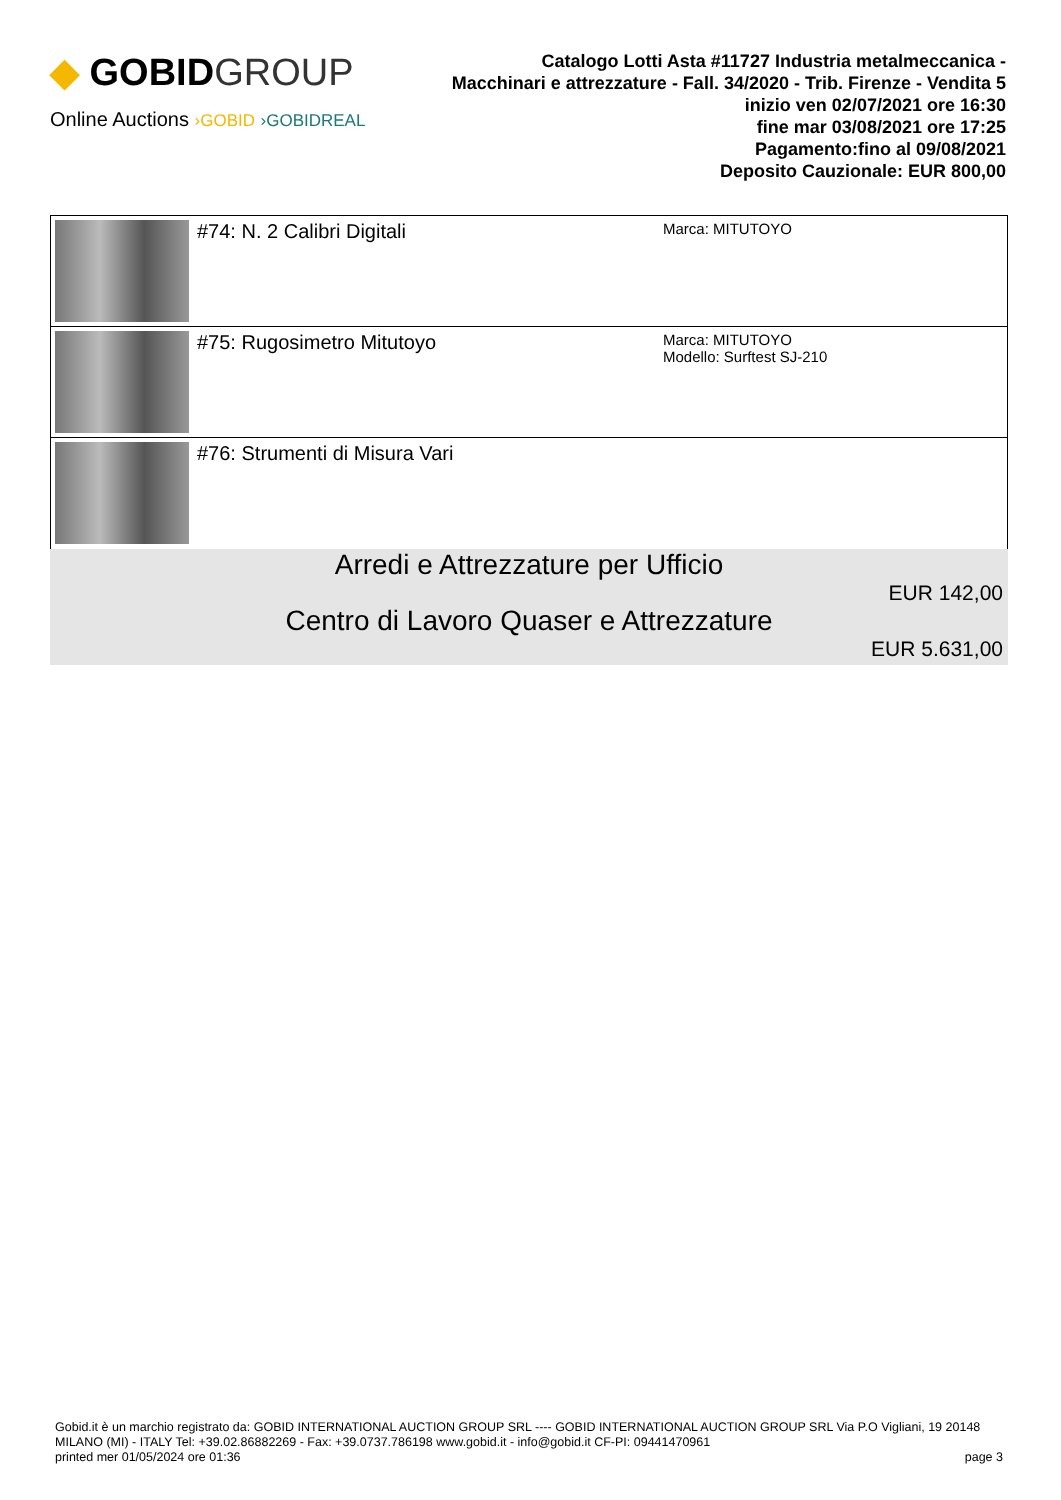◆ GOBIDGROUP
Online Auctions ›GOBID ›GOBIDREAL
Catalogo Lotti Asta #11727 Industria metalmeccanica - Macchinari e attrezzature - Fall. 34/2020 - Trib. Firenze - Vendita 5
inizio ven 02/07/2021 ore 16:30
fine mar 03/08/2021 ore 17:25
Pagamento:fino al 09/08/2021
Deposito Cauzionale: EUR 800,00
| | #74: N. 2 Calibri Digitali | Marca: MITUTOYO |
| | #75: Rugosimetro Mitutoyo | Marca: MITUTOYO Modello: Surftest SJ-210 |
| | #76: Strumenti di Misura Vari | |
Arredi e Attrezzature per Ufficio
EUR 142,00
Centro di Lavoro Quaser e Attrezzature
EUR 5.631,00
Gobid.it è un marchio registrato da: GOBID INTERNATIONAL AUCTION GROUP SRL ---- GOBID INTERNATIONAL AUCTION GROUP SRL Via P.O Vigliani, 19 20148 MILANO (MI) - ITALY Tel: +39.02.86882269 - Fax: +39.0737.786198 www.gobid.it - info@gobid.it CF-PI: 09441470961
printed mer 01/05/2024 ore 01:36 page 3